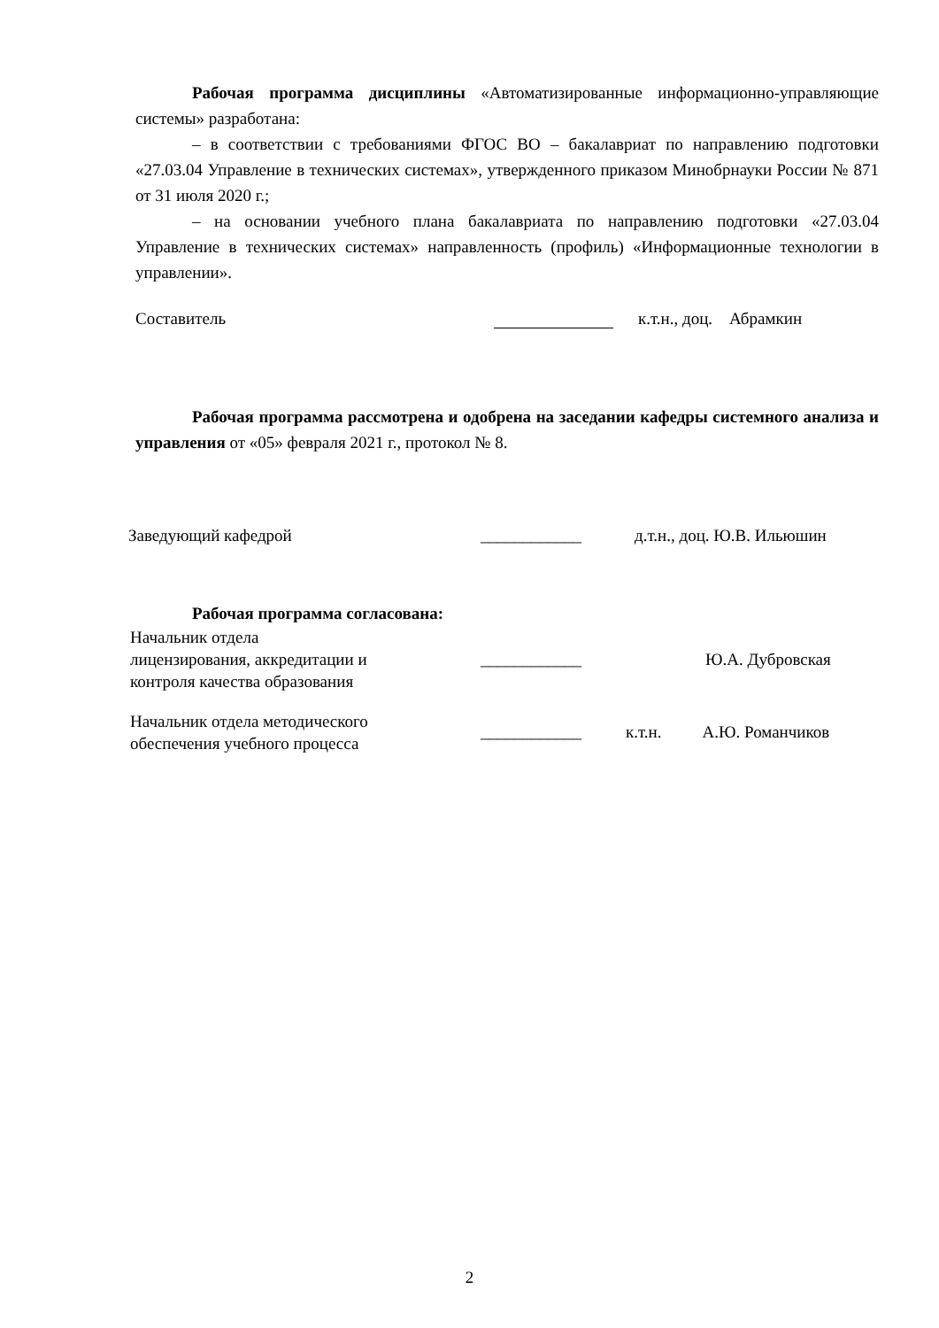Рабочая программа дисциплины «Автоматизированные информационно-управляющие системы» разработана:
– в соответствии с требованиями ФГОС ВО – бакалавриат по направлению подготовки «27.03.04 Управление в технических системах», утвержденного приказом Минобрнауки России № 871 от 31 июля 2020 г.;
– на основании учебного плана бакалавриата по направлению подготовки «27.03.04 Управление в технических системах» направленность (профиль) «Информационные технологии в управлении».
Составитель к.т.н., доц. Абрамкин
Рабочая программа рассмотрена и одобрена на заседании кафедры системного анализа и управления от «05» февраля 2021 г., протокол № 8.
Заведующий кафедрой ____________ д.т.н., доц. Ю.В. Ильюшин
Рабочая программа согласована:
Начальник отдела
лицензирования, аккредитации и
контроля качества образования ____________ Ю.А. Дубровская
Начальник отдела методического
обеспечения учебного процесса ____________ к.т.н. А.Ю. Романчиков
2